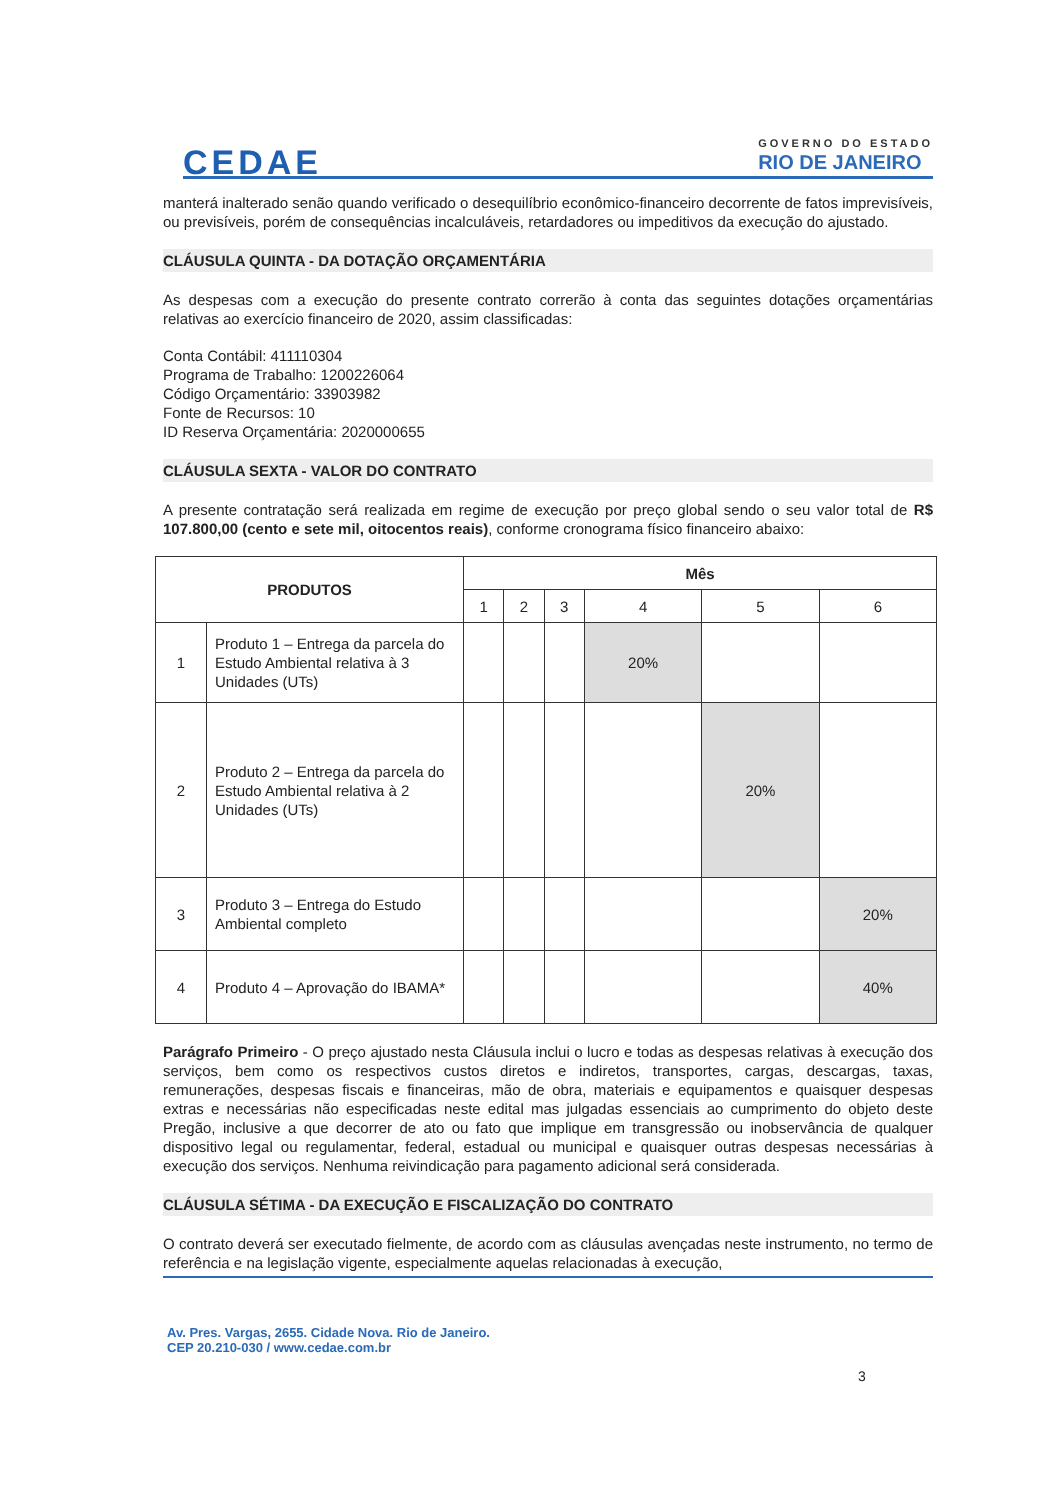CEDAE
GOVERNO DO ESTADO
RIO DE JANEIRO
manterá inalterado senão quando verificado o desequilíbrio econômico-financeiro decorrente de fatos imprevisíveis, ou previsíveis, porém de consequências incalculáveis, retardadores ou impeditivos da execução do ajustado.
CLÁUSULA QUINTA - DA DOTAÇÃO ORÇAMENTÁRIA
As despesas com a execução do presente contrato correrão à conta das seguintes dotações orçamentárias relativas ao exercício financeiro de 2020, assim classificadas:
Conta Contábil: 411110304
Programa de Trabalho: 1200226064
Código Orçamentário: 33903982
Fonte de Recursos: 10
ID Reserva Orçamentária: 2020000655
CLÁUSULA SEXTA - VALOR DO CONTRATO
A presente contratação será realizada em regime de execução por preço global sendo o seu valor total de R$ 107.800,00 (cento e sete mil, oitocentos reais), conforme cronograma físico financeiro abaixo:
| PRODUTOS | | Mês | | | | | |
| --- | --- | --- | --- | --- | --- | --- | --- |
| | | 1 | 2 | 3 | 4 | 5 | 6 |
| 1 | Produto 1 – Entrega da parcela do Estudo Ambiental relativa à 3 Unidades (UTs) | | | | 20% | | |
| 2 | Produto 2 – Entrega da parcela do Estudo Ambiental relativa à 2 Unidades (UTs) | | | | | 20% | |
| 3 | Produto 3 – Entrega do Estudo Ambiental completo | | | | | | 20% |
| 4 | Produto 4 – Aprovação do IBAMA* | | | | | | 40% |
Parágrafo Primeiro - O preço ajustado nesta Cláusula inclui o lucro e todas as despesas relativas à execução dos serviços, bem como os respectivos custos diretos e indiretos, transportes, cargas, descargas, taxas, remunerações, despesas fiscais e financeiras, mão de obra, materiais e equipamentos e quaisquer despesas extras e necessárias não especificadas neste edital mas julgadas essenciais ao cumprimento do objeto deste Pregão, inclusive a que decorrer de ato ou fato que implique em transgressão ou inobservância de qualquer dispositivo legal ou regulamentar, federal, estadual ou municipal e quaisquer outras despesas necessárias à execução dos serviços. Nenhuma reivindicação para pagamento adicional será considerada.
CLÁUSULA SÉTIMA - DA EXECUÇÃO E FISCALIZAÇÃO DO CONTRATO
O contrato deverá ser executado fielmente, de acordo com as cláusulas avençadas neste instrumento, no termo de referência e na legislação vigente, especialmente aquelas relacionadas à execução,
Av. Pres. Vargas, 2655. Cidade Nova. Rio de Janeiro.
CEP 20.210-030 / www.cedae.com.br
3